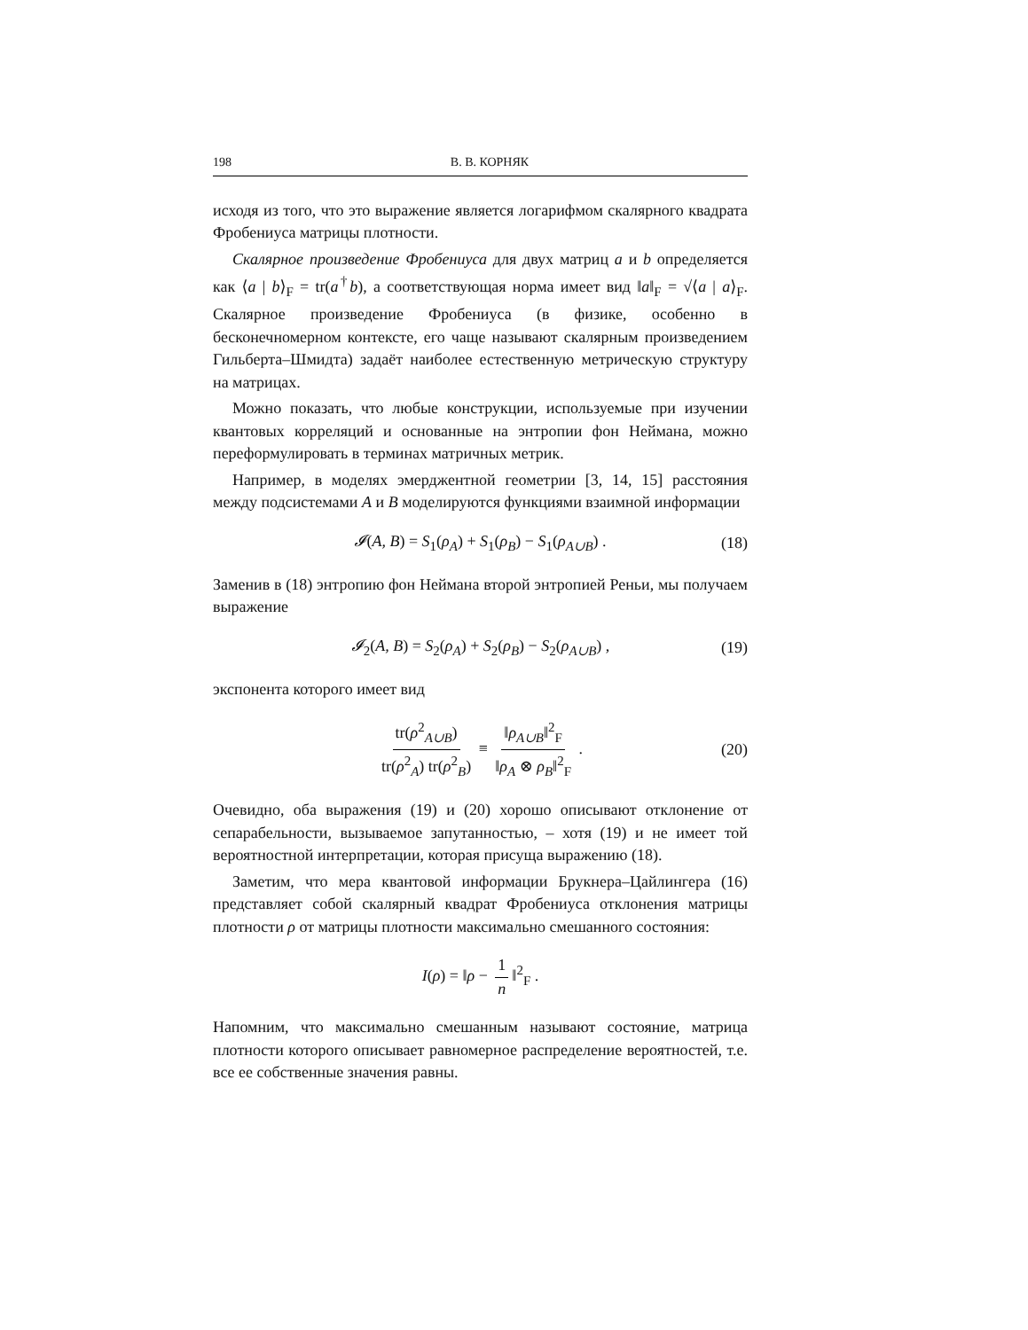198 В. В. КОРНЯК
исходя из того, что это выражение является логарифмом скалярного квадрата Фробениуса матрицы плотности.
Скалярное произведение Фробениуса для двух матриц a и b определяется как ⟨a | b⟩<sub>F</sub> = tr(a<sup>†</sup>b), а соответствующая норма имеет вид ‖a‖<sub>F</sub> = √⟨a | a⟩<sub>F</sub>. Скалярное произведение Фробениуса (в физике, особенно в бесконечномерном контексте, его чаще называют скалярным произведением Гильберта–Шмидта) задаёт наиболее естественную метрическую структуру на матрицах.
Можно показать, что любые конструкции, используемые при изучении квантовых корреляций и основанные на энтропии фон Неймана, можно переформулировать в терминах матричных метрик.
Например, в моделях эмерджентной геометрии [3, 14, 15] расстояния между подсистемами A и B моделируются функциями взаимной информации
𝓘(A, B) = S<sub>1</sub>(ρ<sub>A</sub>) + S<sub>1</sub>(ρ<sub>B</sub>) − S<sub>1</sub>(ρ<sub>A∪B</sub>) . (18)
Заменив в (18) энтропию фон Неймана второй энтропией Реньи, мы получаем выражение
𝓘<sub>2</sub>(A, B) = S<sub>2</sub>(ρ<sub>A</sub>) + S<sub>2</sub>(ρ<sub>B</sub>) − S<sub>2</sub>(ρ<sub>A∪B</sub>) , (19)
экспонента которого имеет вид
tr(ρ<sup>2</sup><sub>A∪B</sub>) tr(ρ<sup>2</sup><sub>A</sub>) tr(ρ<sup>2</sup><sub>B</sub>) ≡ ‖ρ<sub>A∪B</sub>‖<sup>2</sup><sub>F</sub> ‖ρ<sub>A</sub> ⊗ ρ<sub>B</sub>‖<sup>2</sup><sub>F</sub> . (20)
Очевидно, оба выражения (19) и (20) хорошо описывают отклонение от сепарабельности, вызываемое запутанностью, – хотя (19) и не имеет той вероятностной интерпретации, которая присуща выражению (18).
Заметим, что мера квантовой информации Брукнера–Цайлингера (16) представляет собой скалярный квадрат Фробениуса отклонения матрицы плотности ρ от матрицы плотности максимально смешанного состояния:
I(ρ) = ‖ρ − 1 n ‖<sup>2</sup><sub>F</sub> .
Напомним, что максимально смешанным называют состояние, матрица плотности которого описывает равномерное распределение вероятностей, т.е. все ее собственные значения равны.